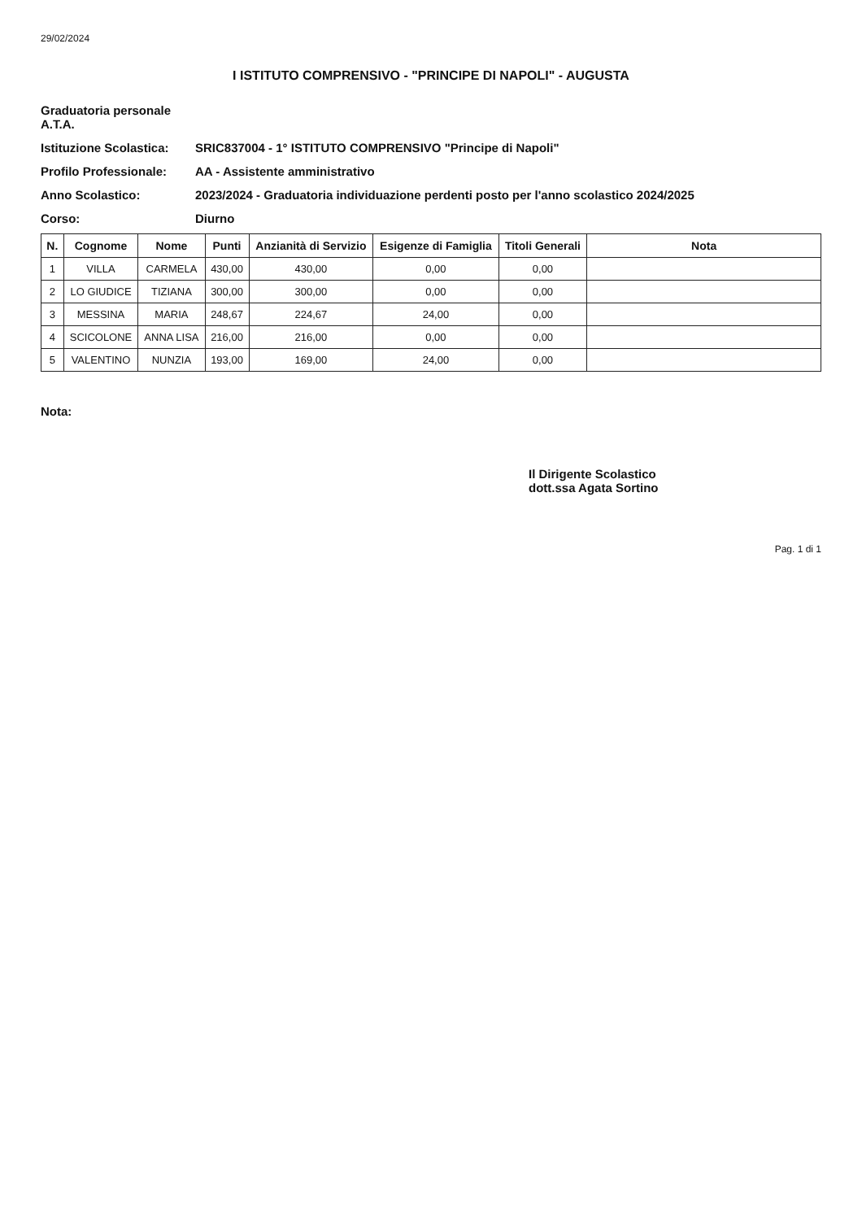29/02/2024
I ISTITUTO COMPRENSIVO - "PRINCIPE DI NAPOLI" - AUGUSTA
Graduatoria personale A.T.A.
Istituzione Scolastica:
SRIC837004 - 1° ISTITUTO COMPRENSIVO "Principe di Napoli"
Profilo Professionale:
AA - Assistente amministrativo
Anno Scolastico:
2023/2024 - Graduatoria individuazione perdenti posto per l'anno scolastico 2024/2025
Corso:
Diurno
| N. | Cognome | Nome | Punti | Anzianità di Servizio | Esigenze di Famiglia | Titoli Generali | Nota |
| --- | --- | --- | --- | --- | --- | --- | --- |
| 1 | VILLA | CARMELA | 430,00 | 430,00 | 0,00 | 0,00 | |
| 2 | LO GIUDICE | TIZIANA | 300,00 | 300,00 | 0,00 | 0,00 | |
| 3 | MESSINA | MARIA | 248,67 | 224,67 | 24,00 | 0,00 | |
| 4 | SCICOLONE | ANNA LISA | 216,00 | 216,00 | 0,00 | 0,00 | |
| 5 | VALENTINO | NUNZIA | 193,00 | 169,00 | 24,00 | 0,00 | |
Nota:
Il Dirigente Scolastico
dott.ssa Agata Sortino
Pag. 1 di 1